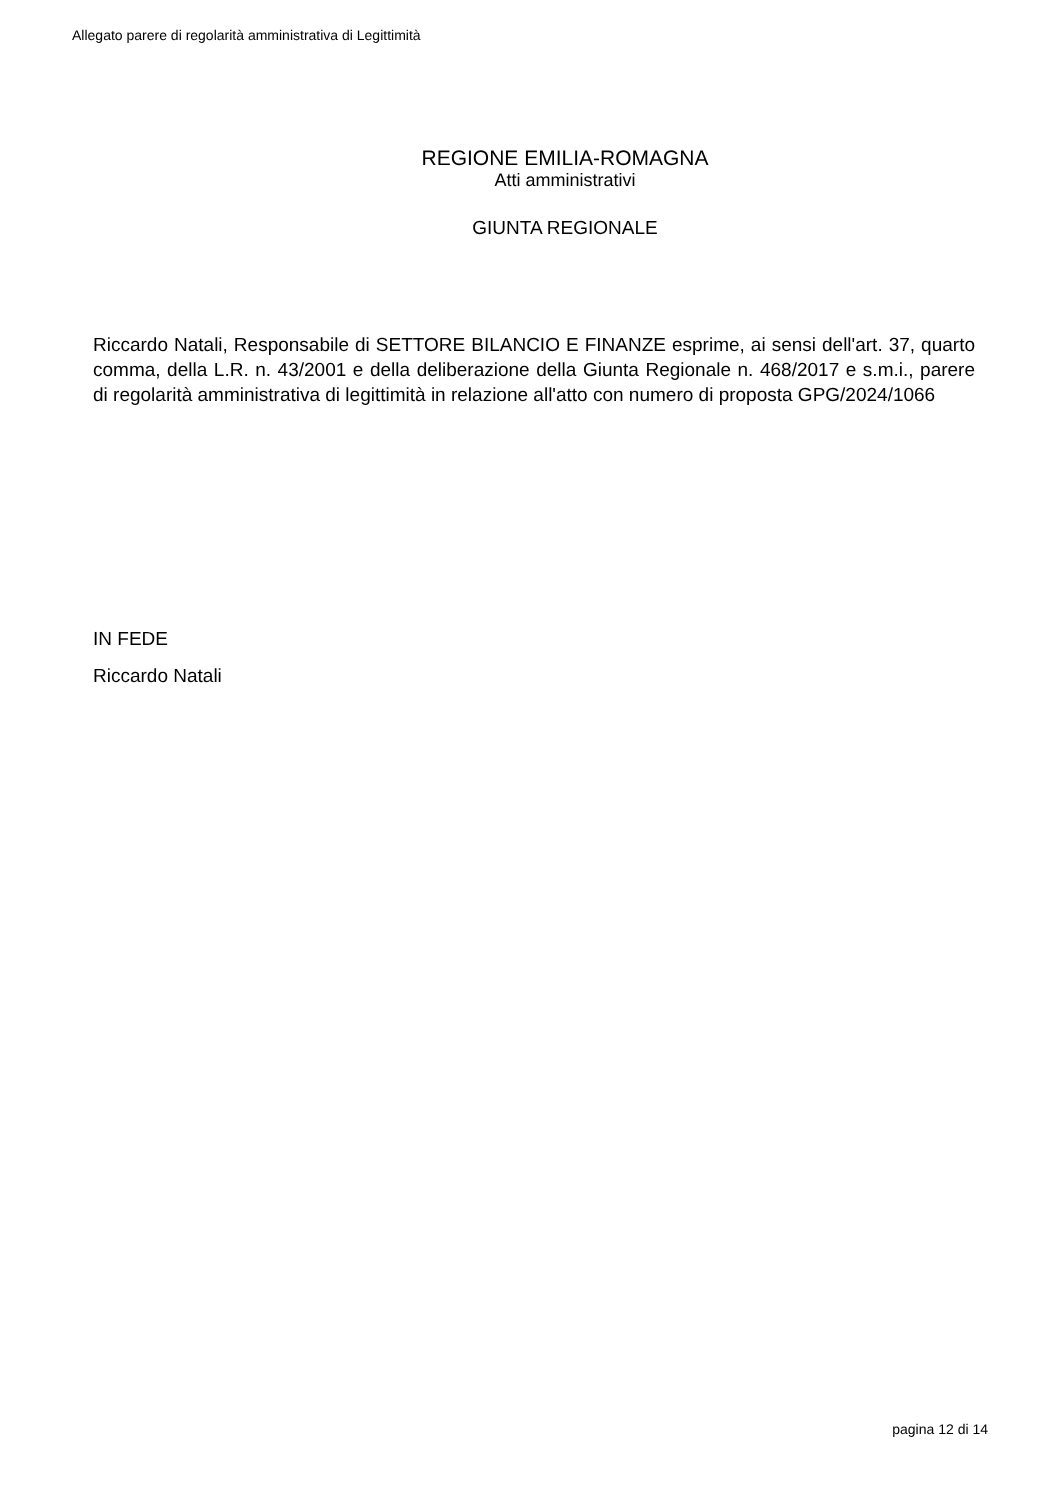Allegato parere di regolarità amministrativa di Legittimità
REGIONE EMILIA-ROMAGNA
Atti amministrativi
GIUNTA REGIONALE
Riccardo Natali, Responsabile di SETTORE BILANCIO E FINANZE esprime, ai sensi dell'art. 37, quarto comma, della L.R. n. 43/2001 e della deliberazione della Giunta Regionale n. 468/2017 e s.m.i., parere di regolarità amministrativa di legittimità in relazione all'atto con numero di proposta GPG/2024/1066
IN FEDE
Riccardo Natali
pagina 12 di 14